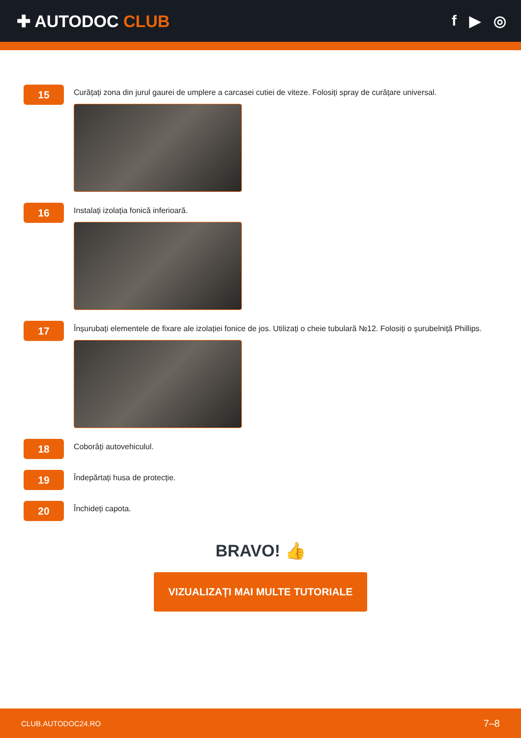✚ AUTODOC CLUB f ▶ ◎
15
Curățați zona din jurul gaurei de umplere a carcasei cutiei de viteze. Folosiți spray de curățare universal.
16
Instalați izolația fonică inferioară.
17
Înșurubați elementele de fixare ale izolației fonice de jos. Utilizați o cheie tubulară №12. Folosiți o șurubelniță Phillips.
18
Coborâți autovehiculul.
19
Îndepărtați husa de protecție.
20
Închideți capota.
BRAVO! 👍
VIZUALIZAȚI MAI MULTE TUTORIALE
CLUB.AUTODOC24.RO 7–8